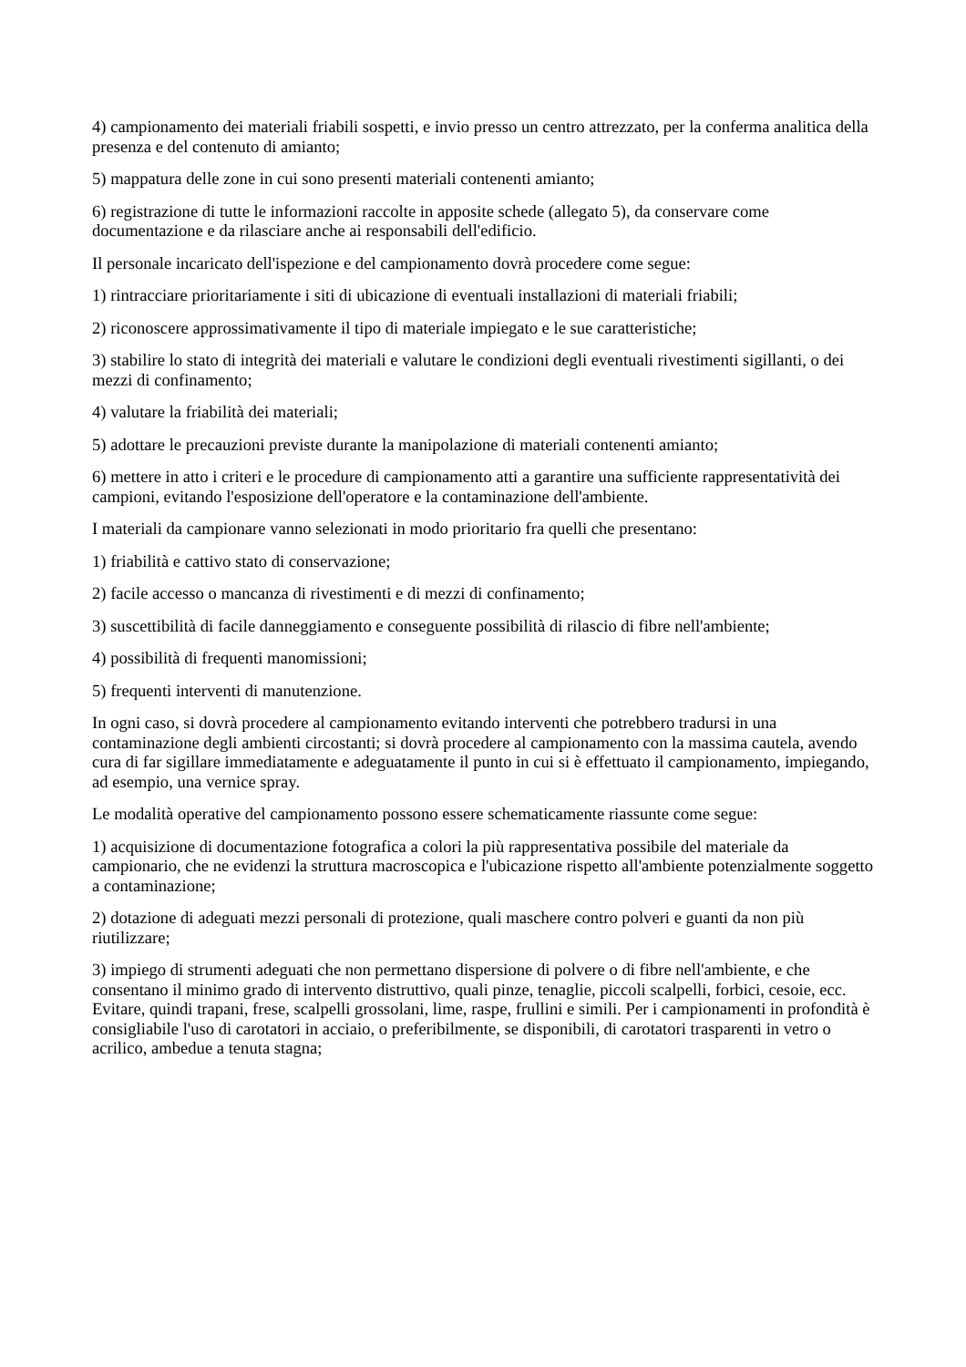4) campionamento dei materiali friabili sospetti, e invio presso un centro attrezzato, per la conferma analitica della presenza e del contenuto di amianto;
5) mappatura delle zone in cui sono presenti materiali contenenti amianto;
6) registrazione di tutte le informazioni raccolte in apposite schede (allegato 5), da conservare come documentazione e da rilasciare anche ai responsabili dell'edificio.
Il personale incaricato dell'ispezione e del campionamento dovrà procedere come segue:
1) rintracciare prioritariamente i siti di ubicazione di eventuali installazioni di materiali friabili;
2) riconoscere approssimativamente il tipo di materiale impiegato e le sue caratteristiche;
3) stabilire lo stato di integrità dei materiali e valutare le condizioni degli eventuali rivestimenti sigillanti, o dei mezzi di confinamento;
4) valutare la friabilità dei materiali;
5) adottare le precauzioni previste durante la manipolazione di materiali contenenti amianto;
6) mettere in atto i criteri e le procedure di campionamento atti a garantire una sufficiente rappresentatività dei campioni, evitando l'esposizione dell'operatore e la contaminazione dell'ambiente.
I materiali da campionare vanno selezionati in modo prioritario fra quelli che presentano:
1) friabilità e cattivo stato di conservazione;
2) facile accesso o mancanza di rivestimenti e di mezzi di confinamento;
3) suscettibilità di facile danneggiamento e conseguente possibilità di rilascio di fibre nell'ambiente;
4) possibilità di frequenti manomissioni;
5) frequenti interventi di manutenzione.
In ogni caso, si dovrà procedere al campionamento evitando interventi che potrebbero tradursi in una contaminazione degli ambienti circostanti; si dovrà procedere al campionamento con la massima cautela, avendo cura di far sigillare immediatamente e adeguatamente il punto in cui si è effettuato il campionamento, impiegando, ad esempio, una vernice spray.
Le modalità operative del campionamento possono essere schematicamente riassunte come segue:
1) acquisizione di documentazione fotografica a colori la più rappresentativa possibile del materiale da campionario, che ne evidenzi la struttura macroscopica e l'ubicazione rispetto all'ambiente potenzialmente soggetto a contaminazione;
2) dotazione di adeguati mezzi personali di protezione, quali maschere contro polveri e guanti da non più riutilizzare;
3) impiego di strumenti adeguati che non permettano dispersione di polvere o di fibre nell'ambiente, e che consentano il minimo grado di intervento distruttivo, quali pinze, tenaglie, piccoli scalpelli, forbici, cesoie, ecc. Evitare, quindi trapani, frese, scalpelli grossolani, lime, raspe, frullini e simili. Per i campionamenti in profondità è consigliabile l'uso di carotatori in acciaio, o preferibilmente, se disponibili, di carotatori trasparenti in vetro o acrilico, ambedue a tenuta stagna;